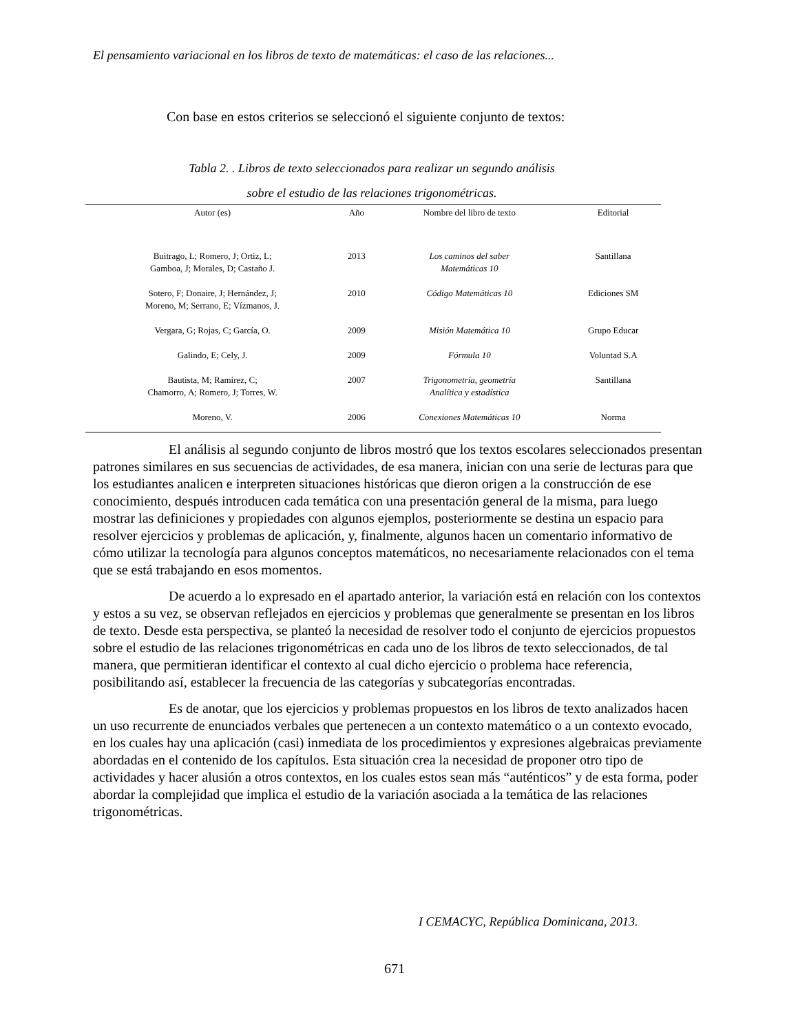El pensamiento variacional en los libros de texto de matemáticas: el caso de las relaciones...
Con base en estos criterios se seleccionó el siguiente conjunto de textos:
Tabla 2. . Libros de texto seleccionados para realizar un segundo análisis
sobre el estudio de las relaciones trigonométricas.
| Autor (es) | Año | Nombre del libro de texto | Editorial |
| --- | --- | --- | --- |
| Buitrago, L; Romero, J; Ortiz, L; Gamboa, J; Morales, D; Castaño J. | 2013 | Los caminos del saber Matemáticas 10 | Santillana |
| Sotero, F; Donaire, J; Hernández, J; Moreno, M; Serrano, E; Vízmanos, J. | 2010 | Código Matemáticas 10 | Ediciones SM |
| Vergara, G; Rojas, C; García, O. | 2009 | Misión Matemática 10 | Grupo Educar |
| Galindo, E; Cely, J. | 2009 | Fórmula 10 | Voluntad S.A |
| Bautista, M; Ramírez, C; Chamorro, A; Romero, J; Torres, W. | 2007 | Trigonometría, geometría Analítica y estadística | Santillana |
| Moreno, V. | 2006 | Conexiones Matemáticas 10 | Norma |
El análisis al segundo conjunto de libros mostró que los textos escolares seleccionados presentan patrones similares en sus secuencias de actividades, de esa manera, inician con una serie de lecturas para que los estudiantes analicen e interpreten situaciones históricas que dieron origen a la construcción de ese conocimiento, después introducen cada temática con una presentación general de la misma, para luego mostrar las definiciones y propiedades con algunos ejemplos, posteriormente se destina un espacio para resolver ejercicios y problemas de aplicación, y, finalmente, algunos hacen un comentario informativo de cómo utilizar la tecnología para algunos conceptos matemáticos, no necesariamente relacionados con el tema que se está trabajando en esos momentos.
De acuerdo a lo expresado en el apartado anterior, la variación está en relación con los contextos y estos a su vez, se observan reflejados en ejercicios y problemas que generalmente se presentan en los libros de texto. Desde esta perspectiva, se planteó la necesidad de resolver todo el conjunto de ejercicios propuestos sobre el estudio de las relaciones trigonométricas en cada uno de los libros de texto seleccionados, de tal manera, que permitieran identificar el contexto al cual dicho ejercicio o problema hace referencia, posibilitando así, establecer la frecuencia de las categorías y subcategorías encontradas.
Es de anotar, que los ejercicios y problemas propuestos en los libros de texto analizados hacen un uso recurrente de enunciados verbales que pertenecen a un contexto matemático o a un contexto evocado, en los cuales hay una aplicación (casi) inmediata de los procedimientos y expresiones algebraicas previamente abordadas en el contenido de los capítulos. Esta situación crea la necesidad de proponer otro tipo de actividades y hacer alusión a otros contextos, en los cuales estos sean más “auténticos” y de esta forma, poder abordar la complejidad que implica el estudio de la variación asociada a la temática de las relaciones trigonométricas.
I CEMACYC, República Dominicana, 2013.
671